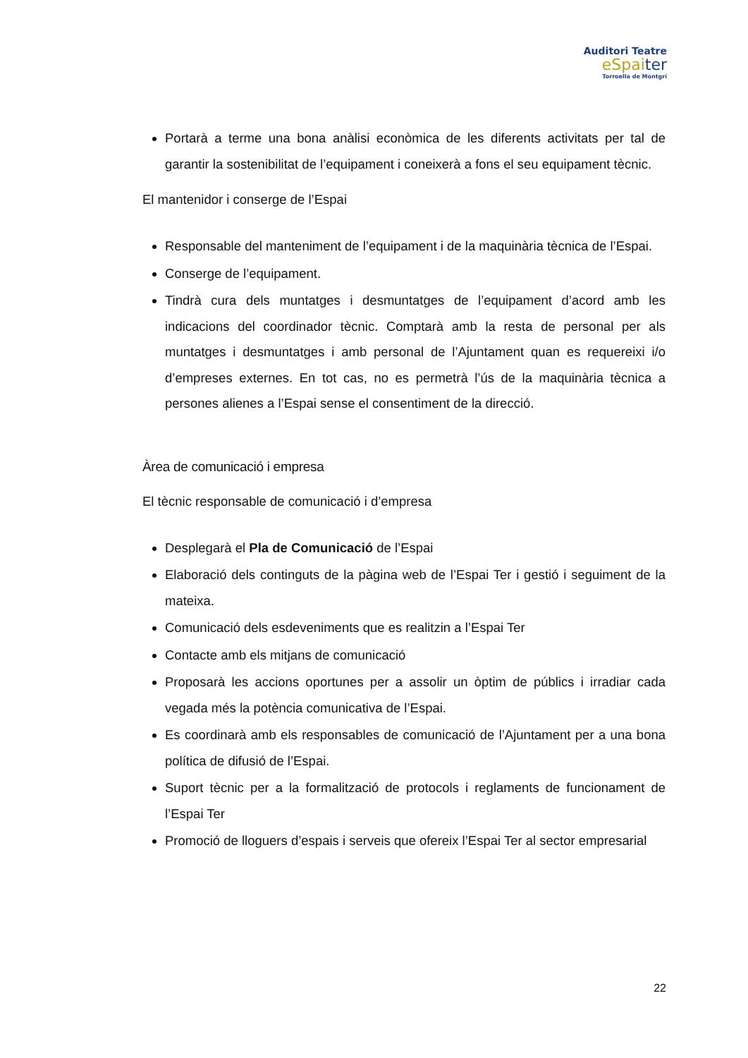Auditori Teatre
eSpaiter
Torroella de Montgrí
Portarà a terme una bona anàlisi econòmica de les diferents activitats per tal de garantir la sostenibilitat de l’equipament i coneixerà a fons el seu equipament tècnic.
El mantenidor i conserge de l’Espai
Responsable del manteniment de l’equipament i de la maquinària tècnica de l’Espai.
Conserge de l’equipament.
Tindrà cura dels muntatges i desmuntatges de l’equipament d’acord amb les indicacions del coordinador tècnic. Comptarà amb la resta de personal per als muntatges i desmuntatges i amb personal de l’Ajuntament quan es requereixi i/o d’empreses externes. En tot cas, no es permetrà l’ús de la maquinària tècnica a persones alienes a l’Espai sense el consentiment de la direcció.
Àrea de comunicació i empresa
El tècnic responsable de comunicació i d’empresa
Desplegarà el Pla de Comunicació de l’Espai
Elaboració dels continguts de la pàgina web de l’Espai Ter i gestió i seguiment de la mateixa.
Comunicació dels esdeveniments que es realitzin a l’Espai Ter
Contacte amb els mitjans de comunicació
Proposarà les accions oportunes per a assolir un òptim de públics i irradiar cada vegada més la potència comunicativa de l’Espai.
Es coordinarà amb els responsables de comunicació de l’Ajuntament per a una bona política de difusió de l’Espai.
Suport tècnic per a la formalització de protocols i reglaments de funcionament de l’Espai Ter
Promoció de lloguers d’espais i serveis que ofereix l’Espai Ter al sector empresarial
22